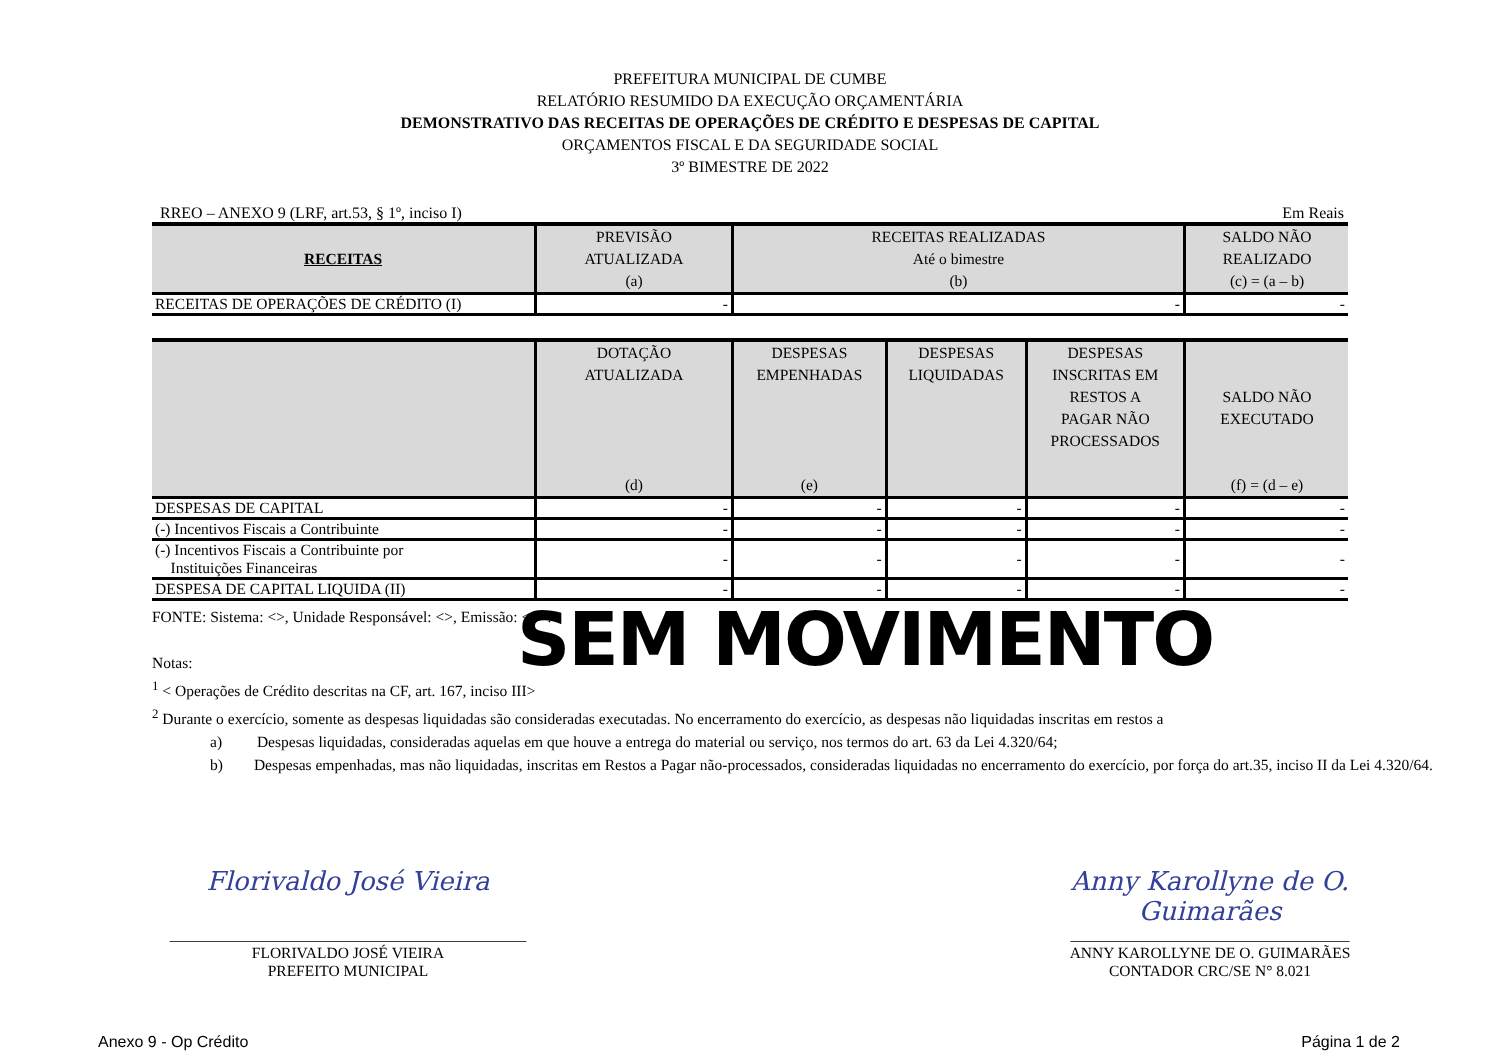PREFEITURA MUNICIPAL DE CUMBE
RELATÓRIO RESUMIDO DA EXECUÇÃO ORÇAMENTÁRIA
DEMONSTRATIVO DAS RECEITAS DE OPERAÇÕES DE CRÉDITO E DESPESAS DE CAPITAL
ORÇAMENTOS FISCAL E DA SEGURIDADE SOCIAL
3º BIMESTRE DE 2022
RREO – ANEXO 9 (LRF, art.53, § 1º, inciso I) Em Reais
| RECEITAS | PREVISÃO ATUALIZADA (a) | RECEITAS REALIZADAS Até o bimestre (b) | SALDO NÃO REALIZADO (c) = (a – b) |
| --- | --- | --- | --- |
| RECEITAS DE OPERAÇÕES DE CRÉDITO (I) | - | - | - |
| | DOTAÇÃO ATUALIZADA (d) | DESPESAS EMPENHADAS (e) | DESPESAS LIQUIDADAS | DESPESAS INSCRITAS EM RESTOS A PAGAR NÃO PROCESSADOS | SALDO NÃO EXECUTADO (f) = (d – e) |
| --- | --- | --- | --- | --- | --- |
| DESPESAS DE CAPITAL | - | - | - | - | - |
| (-) Incentivos Fiscais a Contribuinte | - | - | - | - | - |
| (-) Incentivos Fiscais a Contribuinte por Instituições Financeiras | - | - | - | - | - |
| DESPESA DE CAPITAL LIQUIDA (II) | - | - | - | - | - |
SEM MOVIMENTO
FONTE: Sistema: <>, Unidade Responsável: <>, Emissão: <//>.
Notas:
<sup>1</sup> < Operações de Crédito descritas na CF, art. 167, inciso III>
<sup>2</sup> Durante o exercício, somente as despesas liquidadas são consideradas executadas. No encerramento do exercício, as despesas não liquidadas inscritas em restos a
a) Despesas liquidadas, consideradas aquelas em que houve a entrega do material ou serviço, nos termos do art. 63 da Lei 4.320/64;
b) Despesas empenhadas, mas não liquidadas, inscritas em Restos a Pagar não-processados, consideradas liquidadas no encerramento do exercício, por força do art.35, inciso II da Lei 4.320/64.
Florivaldo José Vieira
______________________________________________
FLORIVALDO JOSÉ VIEIRA
PREFEITO MUNICIPAL
Anny Karollyne de O. Guimarães
____________________________________
ANNY KAROLLYNE DE O. GUIMARÃES
CONTADOR CRC/SE N° 8.021
Anexo 9 - Op Crédito Página 1 de 2